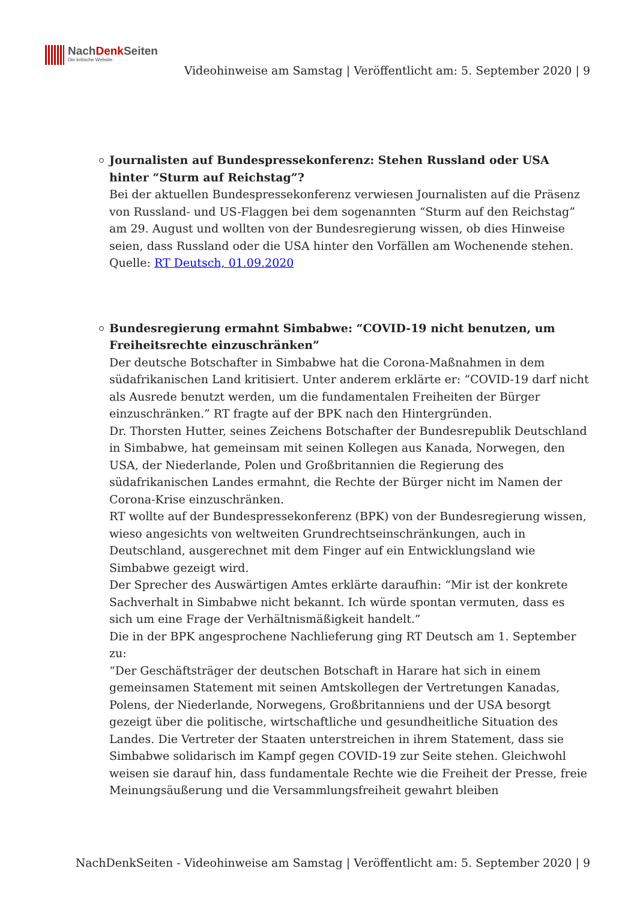NachDenk Seiten
Die kritische Website
Videohinweise am Samstag | Veröffentlicht am: 5. September 2020 | 9
Journalisten auf Bundespressekonferenz: Stehen Russland oder USA hinter “Sturm auf Reichstag”?
Bei der aktuellen Bundespressekonferenz verwiesen Journalisten auf die Präsenz von Russland- und US-Flaggen bei dem sogenannten “Sturm auf den Reichstag” am 29. August und wollten von der Bundesregierung wissen, ob dies Hinweise seien, dass Russland oder die USA hinter den Vorfällen am Wochenende stehen.
Quelle: RT Deutsch, 01.09.2020
Bundesregierung ermahnt Simbabwe: “COVID-19 nicht benutzen, um Freiheitsrechte einzuschränken”
Der deutsche Botschafter in Simbabwe hat die Corona-Maßnahmen in dem südafrikanischen Land kritisiert. Unter anderem erklärte er: “COVID-19 darf nicht als Ausrede benutzt werden, um die fundamentalen Freiheiten der Bürger einzuschränken.” RT fragte auf der BPK nach den Hintergründen.
Dr. Thorsten Hutter, seines Zeichens Botschafter der Bundesrepublik Deutschland in Simbabwe, hat gemeinsam mit seinen Kollegen aus Kanada, Norwegen, den USA, der Niederlande, Polen und Großbritannien die Regierung des südafrikanischen Landes ermahnt, die Rechte der Bürger nicht im Namen der Corona-Krise einzuschränken.
RT wollte auf der Bundespressekonferenz (BPK) von der Bundesregierung wissen, wieso angesichts von weltweiten Grundrechtseinschränkungen, auch in Deutschland, ausgerechnet mit dem Finger auf ein Entwicklungsland wie Simbabwe gezeigt wird.
Der Sprecher des Auswärtigen Amtes erklärte daraufhin: “Mir ist der konkrete Sachverhalt in Simbabwe nicht bekannt. Ich würde spontan vermuten, dass es sich um eine Frage der Verhältnismäßigkeit handelt.”
Die in der BPK angesprochene Nachlieferung ging RT Deutsch am 1. September zu:
“Der Geschäftsträger der deutschen Botschaft in Harare hat sich in einem gemeinsamen Statement mit seinen Amtskollegen der Vertretungen Kanadas, Polens, der Niederlande, Norwegens, Großbritanniens und der USA besorgt gezeigt über die politische, wirtschaftliche und gesundheitliche Situation des Landes. Die Vertreter der Staaten unterstreichen in ihrem Statement, dass sie Simbabwe solidarisch im Kampf gegen COVID-19 zur Seite stehen. Gleichwohl weisen sie darauf hin, dass fundamentale Rechte wie die Freiheit der Presse, freie Meinungsäußerung und die Versammlungsfreiheit gewahrt bleiben
NachDenkSeiten - Videohinweise am Samstag | Veröffentlicht am: 5. September 2020 | 9